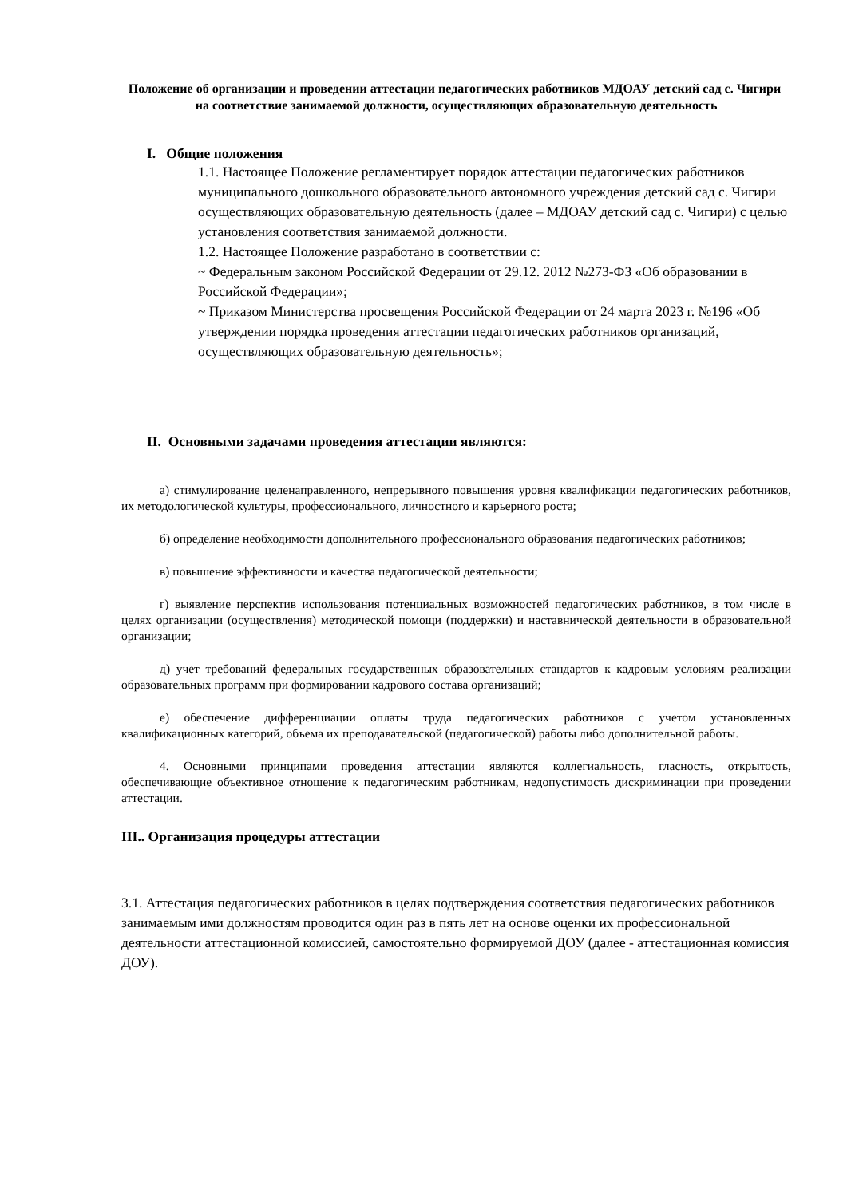Положение об организации и проведении аттестации педагогических работников МДОАУ детский сад с. Чигири на соответствие занимаемой должности, осуществляющих образовательную деятельность
I. Общие положения
1.1. Настоящее Положение регламентирует порядок аттестации педагогических работников муниципального дошкольного образовательного автономного учреждения детский сад с. Чигири осуществляющих образовательную деятельность (далее – МДОАУ детский сад с. Чигири) с целью установления соответствия занимаемой должности.
1.2. Настоящее Положение разработано в соответствии с:
~ Федеральным законом Российской Федерации от 29.12. 2012 №273-ФЗ «Об образовании в Российской Федерации»;
~ Приказом Министерства просвещения Российской Федерации от 24 марта 2023 г. №196 «Об утверждении порядка проведения аттестации педагогических работников организаций, осуществляющих образовательную деятельность»;
II. Основными задачами проведения аттестации являются:
а) стимулирование целенаправленного, непрерывного повышения уровня квалификации педагогических работников, их методологической культуры, профессионального, личностного и карьерного роста;
б) определение необходимости дополнительного профессионального образования педагогических работников;
в) повышение эффективности и качества педагогической деятельности;
г) выявление перспектив использования потенциальных возможностей педагогических работников, в том числе в целях организации (осуществления) методической помощи (поддержки) и наставнической деятельности в образовательной организации;
д) учет требований федеральных государственных образовательных стандартов к кадровым условиям реализации образовательных программ при формировании кадрового состава организаций;
е) обеспечение дифференциации оплаты труда педагогических работников с учетом установленных квалификационных категорий, объема их преподавательской (педагогической) работы либо дополнительной работы.
4. Основными принципами проведения аттестации являются коллегиальность, гласность, открытость, обеспечивающие объективное отношение к педагогическим работникам, недопустимость дискриминации при проведении аттестации.
III.. Организация процедуры аттестации
3.1. Аттестация педагогических работников в целях подтверждения соответствия педагогических работников занимаемым ими должностям проводится один раз в пять лет на основе оценки их профессиональной деятельности аттестационной комиссией, самостоятельно формируемой ДОУ (далее - аттестационная комиссия ДОУ).